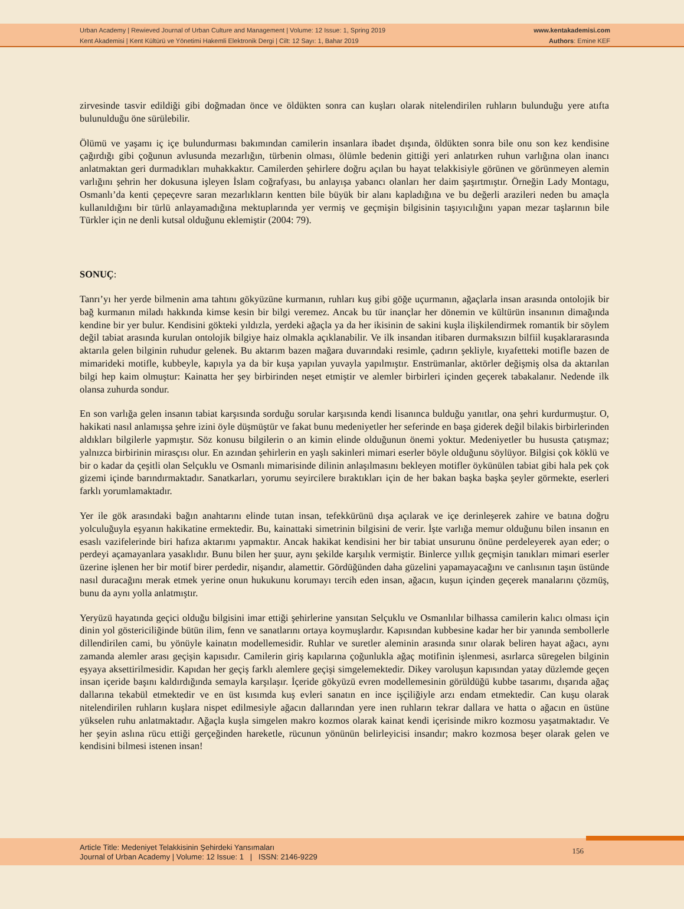Urban Academy | Rewieved Journal of Urban Culture and Management | Volume: 12 Issue: 1, Spring 2019
Kent Akademisi | Kent Kültürü ve Yönetimi Hakemli Elektronik Dergi | Cilt: 12 Sayı: 1, Bahar 2019
www.kentakademisi.com
Authors: Emine KEF
zirvesinde tasvir edildiği gibi doğmadan önce ve öldükten sonra can kuşları olarak nitelendirilen ruhların bulunduğu yere atıfta bulunulduğu öne sürülebilir.
Ölümü ve yaşamı iç içe bulundurması bakımından camilerin insanlara ibadet dışında, öldükten sonra bile onu son kez kendisine çağırdığı gibi çoğunun avlusunda mezarlığın, türbenin olması, ölümle bedenin gittiği yeri anlatırken ruhun varlığına olan inancı anlatmaktan geri durmadıkları muhakkaktır. Camilerden şehirlere doğru açılan bu hayat telakkisiyle görünen ve görünmeyen alemin varlığını şehrin her dokusuna işleyen İslam coğrafyası, bu anlayışa yabancı olanları her daim şaşırtmıştır. Örneğin Lady Montagu, Osmanlı’da kenti çepeçevre saran mezarlıkların kentten bile büyük bir alanı kapladığına ve bu değerli arazileri neden bu amaçla kullanıldığını bir türlü anlayamadığına mektuplarında yer vermiş ve geçmişin bilgisinin taşıyıcılığını yapan mezar taşlarının bile Türkler için ne denli kutsal olduğunu eklemiştir (2004: 79).
SONUÇ:
Tanrı’yı her yerde bilmenin ama tahtını gökyüzüne kurmanın, ruhları kuş gibi göğe uçurmanın, ağaçlarla insan arasında ontolojik bir bağ kurmanın miladı hakkında kimse kesin bir bilgi veremez. Ancak bu tür inançlar her dönemin ve kültürün insanının dimağında kendine bir yer bulur. Kendisini gökteki yıldızla, yerdeki ağaçla ya da her ikisinin de sakini kuşla ilişkilendirmek romantik bir söylem değil tabiat arasında kurulan ontolojik bilgiye haiz olmakla açıklanabilir. Ve ilk insandan itibaren durmaksızın bilfiil kuşaklararasında aktarıla gelen bilginin ruhudur gelenek. Bu aktarım bazen mağara duvarındaki resimle, çadırın şekliyle, kıyafetteki motifle bazen de mimarideki motifle, kubbeyle, kapıyla ya da bir kuşa yapılan yuvayla yapılmıştır. Enstrümanlar, aktörler değişmiş olsa da aktarılan bilgi hep kaim olmuştur: Kainatta her şey birbirinden neşet etmiştir ve alemler birbirleri içinden geçerek tabakalanır. Nedende ilk olansa zuhurda sondur.
En son varlığa gelen insanın tabiat karşısında sorduğu sorular karşısında kendi lisanınca bulduğu yanıtlar, ona şehri kurdurmuştur. O, hakikati nasıl anlamışsa şehre izini öyle düşmüştür ve fakat bunu medeniyetler her seferinde en başa giderek değil bilakis birbirlerinden aldıkları bilgilerle yapmıştır. Söz konusu bilgilerin o an kimin elinde olduğunun önemi yoktur. Medeniyetler bu hususta çatışmaz; yalnızca birbirinin mirasçısı olur. En azından şehirlerin en yaşlı sakinleri mimari eserler böyle olduğunu söylüyor. Bilgisi çok köklü ve bir o kadar da çeşitli olan Selçuklu ve Osmanlı mimarisinde dilinin anlaşılmasını bekleyen motifler öykünülen tabiat gibi hala pek çok gizemi içinde barındırmaktadır. Sanatkarları, yorumu seyircilere bıraktıkları için de her bakan başka başka şeyler görmekte, eserleri farklı yorumlamaktadır.
Yer ile gök arasındaki bağın anahtarını elinde tutan insan, tefekkürünü dışa açılarak ve içe derinleşerek zahire ve batına doğru yolculuğuyla eşyanın hakikatine ermektedir. Bu, kainattaki simetrinin bilgisini de verir. İşte varlığa memur olduğunu bilen insanın en esaslı vazifelerinde biri hafıza aktarımı yapmaktır. Ancak hakikat kendisini her bir tabiat unsurunu önüne perdeleyerek ayan eder; o perdeyi açamayanlara yasaklıdır. Bunu bilen her şuur, aynı şekilde karşılık vermiştir. Binlerce yıllık geçmişin tanıkları mimari eserler üzerine işlenen her bir motif birer perdedir, nişandır, alamettir. Gördüğünden daha güzelini yapamayacağını ve canlısının taşın üstünde nasıl duracağını merak etmek yerine onun hukukunu korumayı tercih eden insan, ağacın, kuşun içinden geçerek manalarını çözmüş, bunu da aynı yolla anlatmıştır.
Yeryüzü hayatında geçici olduğu bilgisini imar ettiği şehirlerine yansıtan Selçuklu ve Osmanlılar bilhassa camilerin kalıcı olması için dinin yol göstericiliğinde bütün ilim, fenn ve sanatlarını ortaya koymuşlardır. Kapısından kubbesine kadar her bir yanında sembollerle dillendirilen cami, bu yönüyle kainatın modellemesidir. Ruhlar ve suretler aleminin arasında sınır olarak beliren hayat ağacı, aynı zamanda alemler arası geçişin kapısıdır. Camilerin giriş kapılarına çoğunlukla ağaç motifinin işlenmesi, asırlarca süregelen bilginin eşyaya aksettirilmesidir. Kapıdan her geçiş farklı alemlere geçişi simgelemektedir. Dikey varoluşun kapısından yatay düzlemde geçen insan içeride başını kaldırdığında semayla karşılaşır. İçeride gökyüzü evren modellemesinin görüldüğü kubbe tasarımı, dışarıda ağaç dallarına tekabül etmektedir ve en üst kısımda kuş evleri sanatın en ince işçiliğiyle arzı endam etmektedir. Can kuşu olarak nitelendirilen ruhların kuşlara nispet edilmesiyle ağacın dallarından yere inen ruhların tekrar dallara ve hatta o ağacın en üstüne yükselen ruhu anlatmaktadır. Ağaçla kuşla simgelen makro kozmos olarak kainat kendi içerisinde mikro kozmosu yaşatmaktadır. Ve her şeyin aslına rücu ettiği gerçeğinden hareketle, rücunun yönünün belirleyicisi insandır; makro kozmosa beşer olarak gelen ve kendisini bilmesi istenen insan!
Article Title: Medeniyet Telakkisinin Şehirdeki Yansımaları
Journal of Urban Academy | Volume: 12 Issue: 1 | ISSN: 2146-9229
156